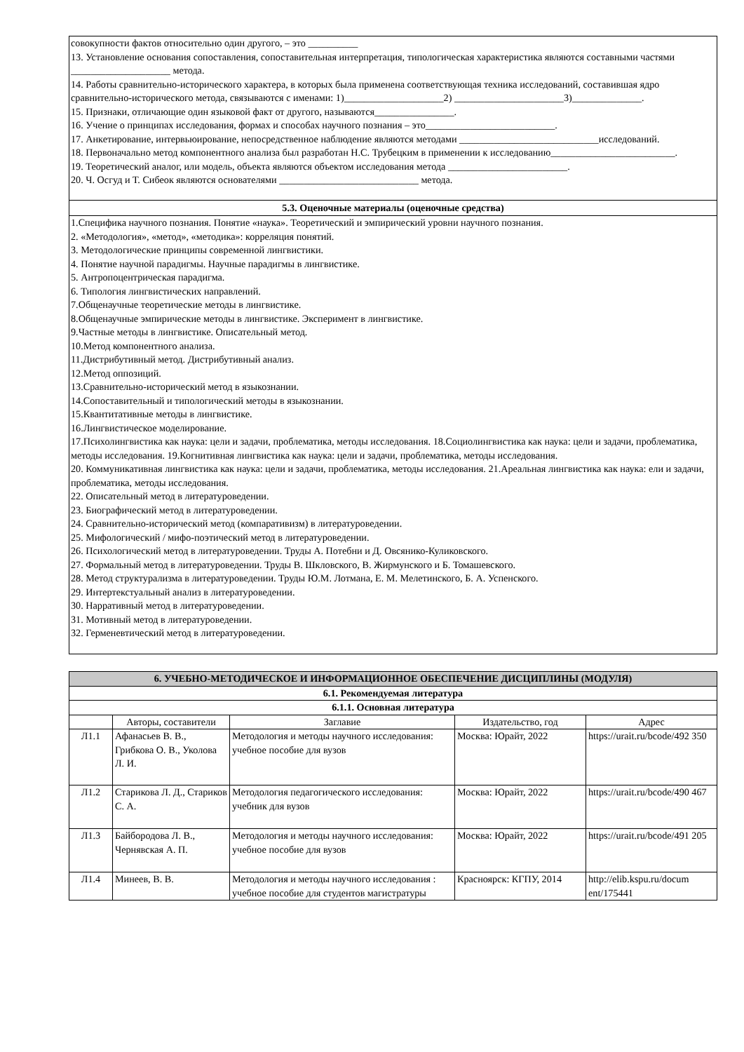совокупности фактов относительно один другого, – это __________
13. Установление основания сопоставления, сопоставительная интерпретация, типологическая характеристика являются составными частями ____________________ метода.
14. Работы сравнительно-исторического характера, в которых была применена соответствующая техника исследований, составившая ядро сравнительно-исторического метода, связываются с именами: 1)____________________2) ______________________3)______________.
15. Признаки, отличающие один языковой факт от другого, называются________________.
16. Учение о принципах исследования, формах и способах научного познания – это__________________________.
17. Анкетирование, интервьюирование, непосредственное наблюдение являются методами ____________________________исследований.
18. Первоначально метод компонентного анализа был разработан Н.С. Трубецким в применении к исследованию_________________________.
19. Теоретический аналог, или модель, объекта являются объектом исследования метода ________________________.
20. Ч. Осгуд и Т. Сибеок являются основателями ____________________________ метода.
5.3. Оценочные материалы (оценочные средства)
1.Специфика научного познания. Понятие «наука». Теоретический и эмпирический уровни научного познания.
2. «Методология», «метод», «методика»: корреляция понятий.
3. Методологические принципы современной лингвистики.
4. Понятие научной парадигмы. Научные парадигмы в лингвистике.
5. Антропоцентрическая парадигма.
6. Типология лингвистических направлений.
7.Общенаучные теоретические методы в лингвистике.
8.Общенаучные эмпирические методы в лингвистике. Эксперимент в лингвистике.
9.Частные методы в лингвистике. Описательный метод.
10.Метод компонентного анализа.
11.Дистрибутивный метод. Дистрибутивный анализ.
12.Метод оппозиций.
13.Сравнительно-исторический метод в языкознании.
14.Сопоставительный и типологический методы в языкознании.
15.Квантитативные методы в лингвистике.
16.Лингвистическое моделирование.
17.Психолингвистика как наука: цели и задачи, проблематика, методы исследования. 18.Социолингвистика как наука: цели и задачи, проблематика, методы исследования. 19.Когнитивная лингвистика как наука: цели и задачи, проблематика, методы исследования.
20. Коммуникативная лингвистика как наука: цели и задачи, проблематика, методы исследования. 21.Ареальная лингвистика как наука: ели и задачи, проблематика, методы исследования.
22. Описательный метод в литературоведении.
23. Биографический метод в литературоведении.
24. Сравнительно-исторический метод (компаративизм) в литературоведении.
25. Мифологический / мифо-поэтический метод в литературоведении.
26. Психологический метод в литературоведении. Труды А. Потебни и Д. Овсянико-Куликовского.
27. Формальный метод в литературоведении. Труды В. Шкловского, В. Жирмунского и Б. Томашевского.
28. Метод структурализма в литературоведении. Труды Ю.М. Лотмана, Е. М. Мелетинского, Б. А. Успенского.
29. Интертекстуальный анализ в литературоведении.
30. Нарративный метод в литературоведении.
31. Мотивный метод в литературоведении.
32. Герменевтический метод в литературоведении.
| 6. УЧЕБНО-МЕТОДИЧЕСКОЕ И ИНФОРМАЦИОННОЕ ОБЕСПЕЧЕНИЕ ДИСЦИПЛИНЫ (МОДУЛЯ) | | | | |
| --- | --- | --- | --- | --- |
| 6.1. Рекомендуемая литература | | | | |
| 6.1.1. Основная литература | | | | |
| | Авторы, составители | Заглавие | Издательство, год | Адрес |
| Л1.1 | Афанасьев В. В., Грибкова О. В., Уколова Л. И. | Методология и методы научного исследования: учебное пособие для вузов | Москва: Юрайт, 2022 | https://urait.ru/bcode/492 350 |
| Л1.2 | Старикова Л. Д., Стариков С. А. | Методология педагогического исследования: учебник для вузов | Москва: Юрайт, 2022 | https://urait.ru/bcode/490 467 |
| Л1.3 | Байбородова Л. В., Чернявская А. П. | Методология и методы научного исследования: учебное пособие для вузов | Москва: Юрайт, 2022 | https://urait.ru/bcode/491 205 |
| Л1.4 | Минеев, В. В. | Методология и методы научного исследования : учебное пособие для студентов магистратуры | Красноярск: КГПУ, 2014 | http://elib.kspu.ru/docum ent/175441 |